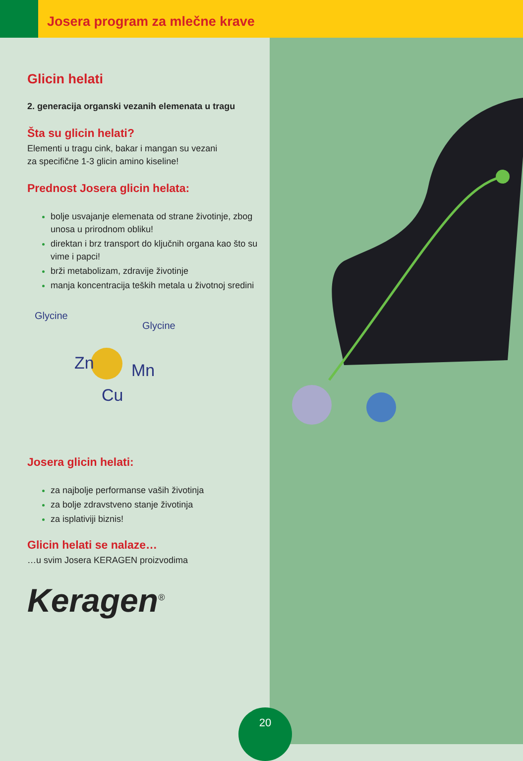Josera program za mlečne krave
Glicin helati
2. generacija organski vezanih elemenata u tragu
Šta su glicin helati?
Elementi u tragu cink, bakar i mangan su vezani
za specifične 1-3 glicin amino kiseline!
Prednost Josera glicin helata:
bolje usvajanje elemenata od strane životinje, zbog unosa u prirodnom obliku!
direktan i brz transport do ključnih organa kao što su vime i papci!
brži metabolizam, zdravije životinje
manja koncentracija teških metala u životnoj sredini
Glycine
Glycine
Zn
Mn
Cu
Josera glicin helati:
za najbolje performanse vaših životinja
za bolje zdravstveno stanje životinja
za isplativiji biznis!
Glicin helati se nalaze…
…u svim Josera KERAGEN proizvodima
Keragen<sup>®</sup>
20